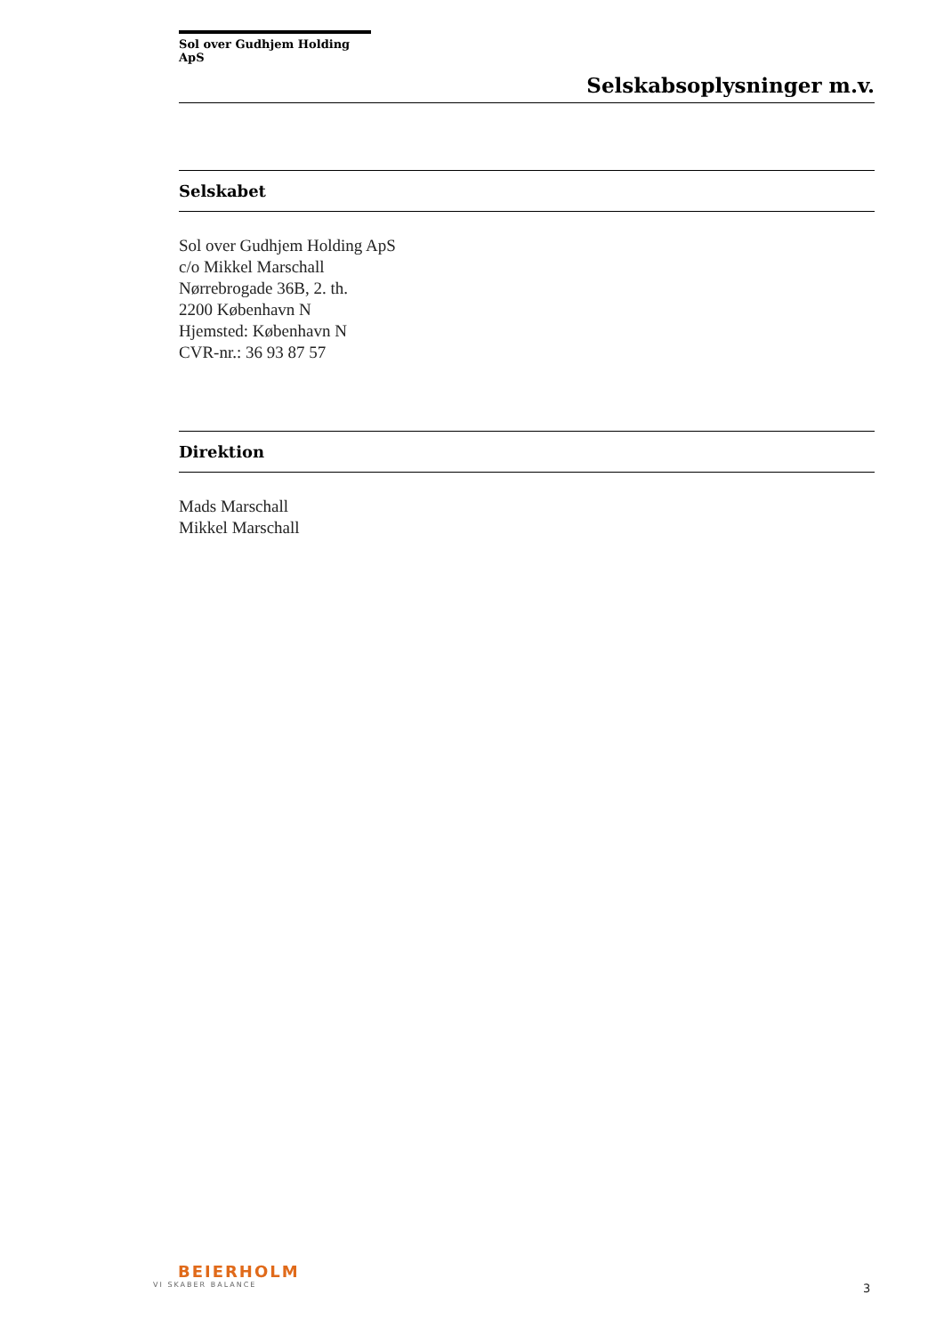Sol over Gudhjem Holding ApS
Selskabsoplysninger m.v.
Selskabet
Sol over Gudhjem Holding ApS
c/o Mikkel Marschall
Nørrebrogade 36B, 2. th.
2200 København N
Hjemsted: København N
CVR-nr.: 36 93 87 57
Direktion
Mads Marschall
Mikkel Marschall
BEIERHOLM
VI SKABER BALANCE
3